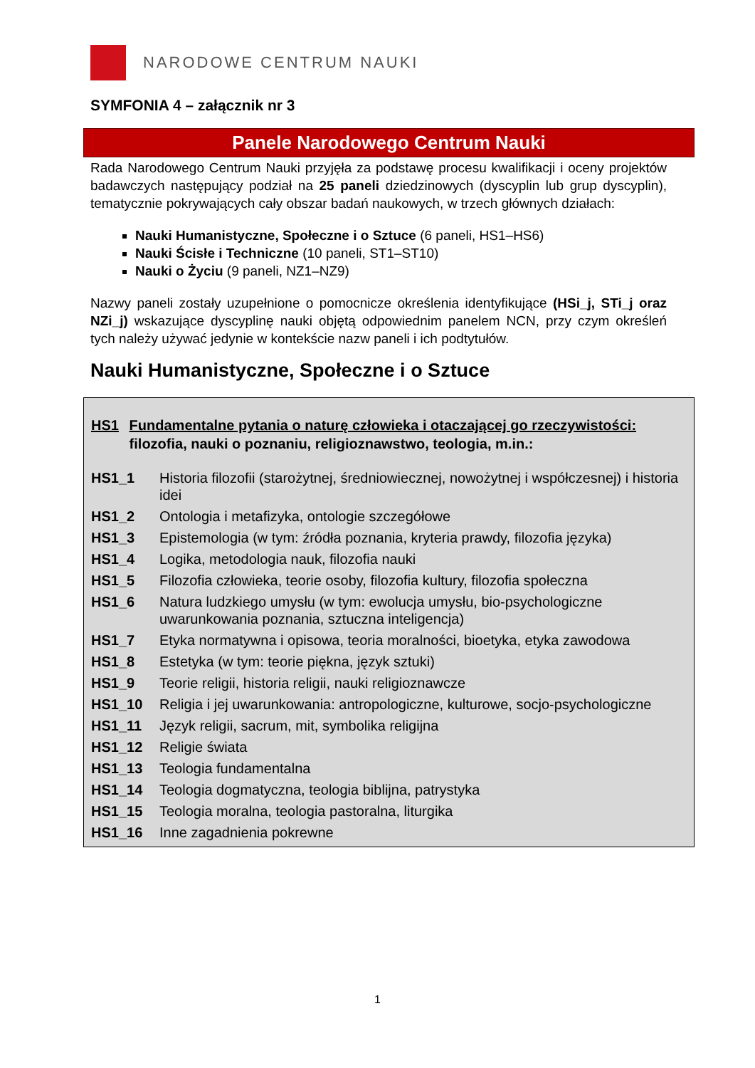NARODOWE CENTRUM NAUKI
SYMFONIA 4 – załącznik nr 3
Panele Narodowego Centrum Nauki
Rada Narodowego Centrum Nauki przyjęła za podstawę procesu kwalifikacji i oceny projektów badawczych następujący podział na 25 paneli dziedzinowych (dyscyplin lub grup dyscyplin), tematycznie pokrywających cały obszar badań naukowych, w trzech głównych działach:
Nauki Humanistyczne, Społeczne i o Sztuce (6 paneli, HS1–HS6)
Nauki Ścisłe i Techniczne (10 paneli, ST1–ST10)
Nauki o Życiu (9 paneli, NZ1–NZ9)
Nazwy paneli zostały uzupełnione o pomocnicze określenia identyfikujące (HSi_j, STi_j oraz NZi_j) wskazujące dyscyplinę nauki objętą odpowiednim panelem NCN, przy czym określeń tych należy używać jedynie w kontekście nazw paneli i ich podtytułów.
Nauki Humanistyczne, Społeczne i o Sztuce
HS1 Fundamentalne pytania o naturę człowieka i otaczającej go rzeczywistości: filozofia, nauki o poznaniu, religioznawstwo, teologia, m.in.:
| HS1_1 | Historia filozofii (starożytnej, średniowiecznej, nowożytnej i współczesnej) i historia idei |
| HS1_2 | Ontologia i metafizyka, ontologie szczegółowe |
| HS1_3 | Epistemologia (w tym: źródła poznania, kryteria prawdy, filozofia języka) |
| HS1_4 | Logika, metodologia nauk, filozofia nauki |
| HS1_5 | Filozofia człowieka, teorie osoby, filozofia kultury, filozofia społeczna |
| HS1_6 | Natura ludzkiego umysłu (w tym: ewolucja umysłu, bio-psychologiczne uwarunkowania poznania, sztuczna inteligencja) |
| HS1_7 | Etyka normatywna i opisowa, teoria moralności, bioetyka, etyka zawodowa |
| HS1_8 | Estetyka (w tym: teorie piękna, język sztuki) |
| HS1_9 | Teorie religii, historia religii, nauki religioznawcze |
| HS1_10 | Religia i jej uwarunkowania: antropologiczne, kulturowe, socjo-psychologiczne |
| HS1_11 | Język religii, sacrum, mit, symbolika religijna |
| HS1_12 | Religie świata |
| HS1_13 | Teologia fundamentalna |
| HS1_14 | Teologia dogmatyczna, teologia biblijna, patrystyka |
| HS1_15 | Teologia moralna, teologia pastoralna, liturgika |
| HS1_16 | Inne zagadnienia pokrewne |
1